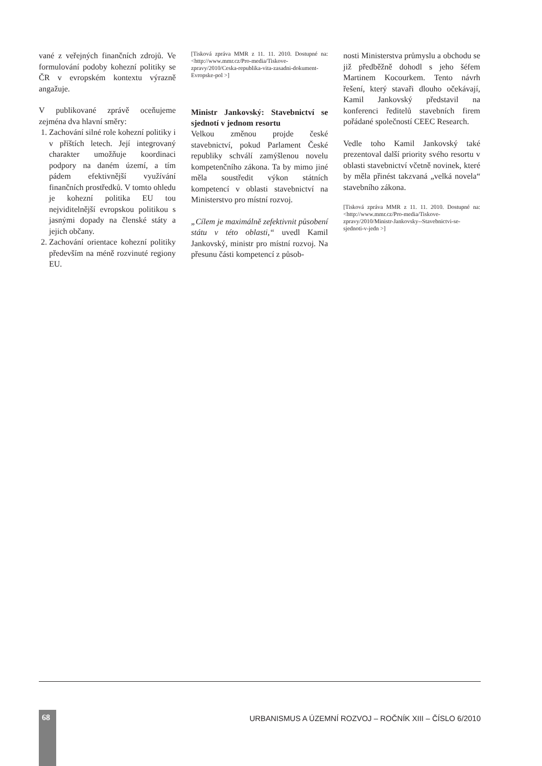vané z veřejných finančních zdrojů. Ve formulování podoby kohezní politiky se ČR v evropském kontextu výrazně angažuje.
V publikované zprávě oceňujeme zejména dva hlavní směry:
1. Zachování silné role kohezní politiky i v příštích letech. Její integrovaný charakter umožňuje koordinaci podpory na daném území, a tím pádem efektivnější využívání finančních prostředků. V tomto ohledu je kohezní politika EU tou nejviditelnější evropskou politikou s jasnými dopady na členské státy a jejich občany.
2. Zachování orientace kohezní politiky především na méně rozvinuté regiony EU.
[Tisková zpráva MMR z 11. 11. 2010. Dostupné na: <http://www.mmr.cz/Pro-media/Tiskove-zpravy/2010/Ceska-republika-vita-zasadni-dokument-Evropske-pol >]
Ministr Jankovský: Stavebnictví se sjednotí v jednom resortu
Velkou změnou projde české stavebnictví, pokud Parlament České republiky schválí zamýšlenou novelu kompetenčního zákona. Ta by mimo jiné měla soustředit výkon státních kompetencí v oblasti stavebnictví na Ministerstvo pro místní rozvoj.
„Cílem je maximálně zefektivnit působení státu v této oblasti,“ uvedl Kamil Jankovský, ministr pro místní rozvoj. Na přesunu části kompetencí z působ-
nosti Ministerstva průmyslu a obchodu se již předběžně dohodl s jeho šéfem Martinem Kocourkem. Tento návrh řešení, který stavaři dlouho očekávají, Kamil Jankovský představil na konferenci ředitelů stavebních firem pořádané společností CEEC Research.
Vedle toho Kamil Jankovský také prezentoval další priority svého resortu v oblasti stavebnictví včetně novinek, které by měla přinést takzvaná „velká novela“ stavebního zákona.
[Tisková zpráva MMR z 11. 11. 2010. Dostupné na: <http://www.mmr.cz/Pro-media/Tiskove-zpravy/2010/Ministr-Jankovsky--Stavebnictvi-se-sjednoti-v-jedn >]
68
URBANISMUS A ÚZEMNÍ ROZVOJ – ROČNÍK XIII – ČÍSLO 6/2010